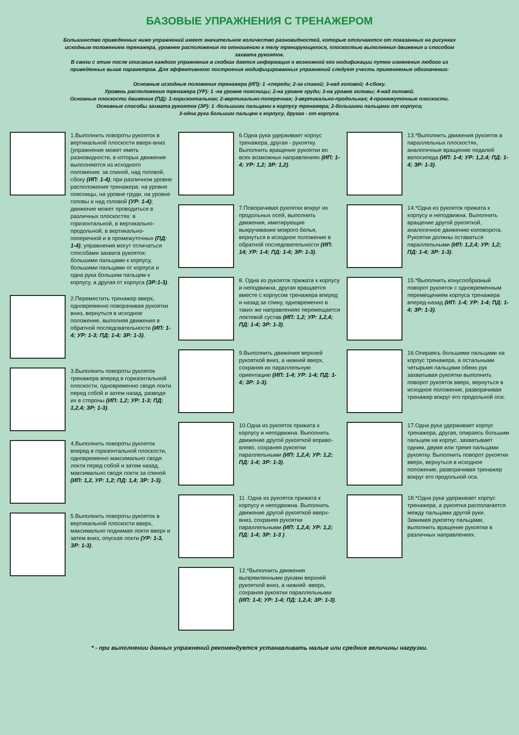БАЗОВЫЕ УПРАЖНЕНИЯ С ТРЕНАЖЕРОМ
Большинство приведенных ниже упражнений имеет значительное количество разновидностей, которые отличаются от показанных на рисунках исходным положением тренажера, уровнем расположения по отношению к телу тренирующегося, плоскостью выполнения движения и способом захвата рукояток.
В связи с этим после описания каждого упражнения в скобках дается информация о возможной его модификации путем изменения любого из приведенных выше параметров. Для эффективного построения модифицированных упражнений следует учесть применяемые обозначения:
Основные исходные положения тренажера (ИП): 1 -спереди; 2-за спиной; 3-над головой; 4-сбоку.
Уровень расположения тренажера (УР): 1 -на уровне поясницы; 2-на уровне груди; 3-на уровне головы; 4-над головой.
Основные плоскости движения (ПД): 1-горизонтальная; 2-вертикально-поперечная; 3-вертикально-продольная; 4-промежуточные плоскости.
Основные способы захвата рукояток (ЗР): 1 -большими пальцами к корпусу тренажера; 2-большими пальцами от корпуса;
3-одна рука большим пальцем к корпусу, другая - от корпуса.
1.Выполнить повороты рукояток в вертикальной плоскости вверх-вниз (упражнение может иметь разновидности, в которых движения выполняются из исходного положения: за спиной, над головой, сбоку (ИП: 1-4); при различном уровне расположения тренажера: на уровне поясницы, на уровне груди, на уровне головы и над головой (УР: 1-4); движение может проводиться в различных плоскостях: в горизонтальной, в вертикально-продольной, в вертикально-поперечной и в промежуточных (ПД: 1-4); упражнения могут отличаться способами захвата рукояток: большими пальцами к корпусу, большими пальцами от корпуса и одна рука большим пальцем к корпусу, а другая от корпуса (ЗР:1-3).
2.Переместить тренажер вверх, одновременно поворачивая рукоятки вниз, вернуться в исходное положение, выполняя движения в обратной последовательности (ИП: 1-4; УР: 1-3; ПД: 1-4; ЗР: 1-3).
3.Выполнить повороты рукояток тренажера вперед в горизонтальной плоскости, одновременно сводя локти перед собой и затем назад, разводя их в стороны (ИП: 1,2; УР: 1-3; ПД: 1,2,4; ЗР; 1-3).
4.Выполнить повороты рукояток вперед в горизонтальной плоскости, одновременно максимально сводя локти перед собой и затем назад, максимально сводя локти за спиной (ИП: 1,2, УР: 1,2; ПД: 1,4; ЗР: 1-3).
5.Выполнить повороты рукояток в вертикальной плоскости вверх, максимально поднимая локти вверх и затем вниз, опуская локти (УР: 1-3, ЗР: 1-3).
6.Одна рука удерживает корпус тренажера, другая - рукоятку. Выполнить вращение рукоятки во всех возможных направлениях (ИП: 1-4; УР: 1,2; ЗР: 1,2).
7.Поворачивая рукоятки вокруг их продольных осей, выполнить движения, имитирующие выкручивание мокрого белья, вернуться в исходное положение в обратной последовательности (ИП: 14; УР: 1-4; ПД: 1-4; ЗР: 1-3).
8. Одна из рукояток прижата к корпусу и неподвижна, другая вращается вместе с корпусом тренажера вперед и назад за спину, одновременно в таких же направлениях перемещается локтевой сустав (ИП: 1,2; УР: 1,2,4; ПД: 1-4; ЗР: 1-3).
9.Выполнить движения верхней рукояткой вниз, а нижней вверх, сохраняя их параллельную ориентацию (ИП: 1-4; УР: 1-4; ПД: 1-4; ЗР: 1-3).
10.Одна из рукояток прижата к корпусу и неподвижна. Выполнить движение другой рукояткой вправо-влево, сохраняя рукоятки параллельными (ИП: 1,2,4; УР: 1,2; ПД: 1-4; ЗР: 1-3).
11 .Одна из рукояток прижата к корпусу и неподвижна. Выполнить движение другой рукояткой вверх-вниз, сохраняя рукоятки параллельными (ИП: 1,2,4; УР: 1,2; ПД: 1-4; ЗР: 1-3 ).
12.*Выполнить движения выпрямленными руками верхней рукояткой вниз, а нижней -вверх, сохраняя рукоятки параллельными (ИП: 1-4; УР: 1-4; ПД: 1,2,4; ЗР: 1-3).
13.*Выполнить движения рукояток в параллельных плоскостях, аналогичные вращению педалей велосипеда (ИП: 1-4; УР: 1,2,4; ПД: 1-4; ЗР: 1-3).
14.*Одна из рукояток прижата к корпусу и неподвижна. Выполнить вращение другой рукояткой, аналогичное движению коловорота. Рукоятки должны оставаться параллельными (ИП: 1,2,4; УР: 1,2; ПД: 1-4; ЗР: 1-3).
15.*Выполнить конусообразный поворот рукояток с одновременным перемещением корпуса тренажера вперед-назад (ИП: 1-4; УР: 1-4; ПД: 1-4; ЗР: 1-3).
16.Опираясь большими пальцами на корпус тренажера, а остальными четырьмя пальцами обеих рук захватывая рукоятки выполнить поворот рукояток вверх, вернуться в исходное положение, разворачивая тренажер вокруг его продольной оси.
17.Одна рука удерживает корпус тренажера, другая, опираясь большим пальцем на корпус, захватывает одним, двумя или тремя пальцами рукоятку. Выполнить поворот рукоятки вверх, вернуться в исходное положение, разворачивая тренажер вокруг его продольной оси.
18.*Одна рука удерживает корпус тренажера, а рукоятка располагается между пальцами другой руки. Зажимая рукоятку пальцами, выполнить вращение рукоятки в различных направлениях.
* - при выполнении данных упражнений рекомендуется устанавливать малые или средние величины нагрузки.